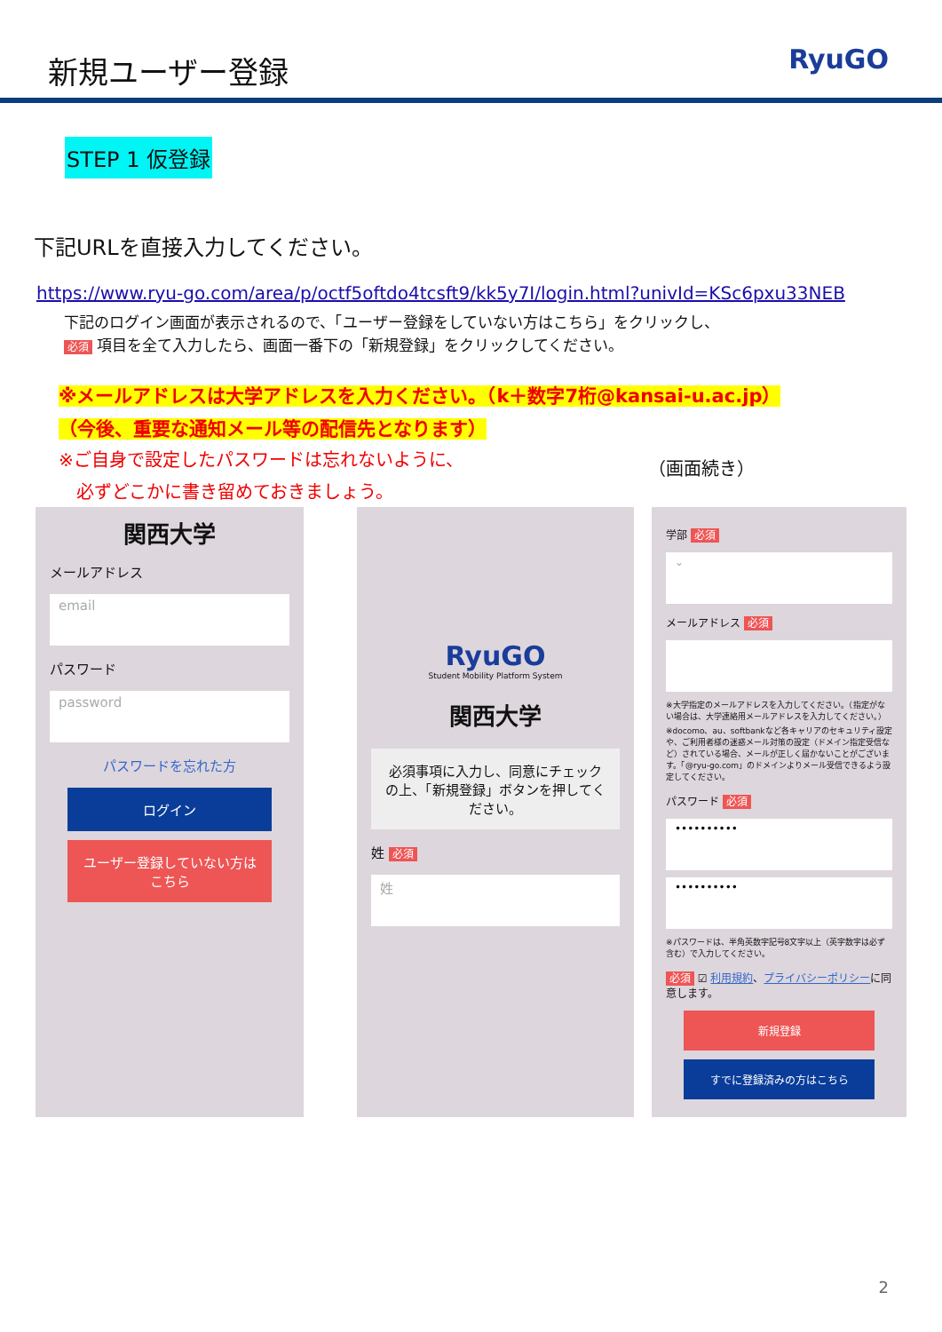新規ユーザー登録
RyuGO
STEP 1 仮登録
下記URLを直接入力してください。
https://www.ryu-go.com/area/p/octf5oftdo4tcsft9/kk5y7I/login.html?univId=KSc6pxu33NEB
下記のログイン画面が表示されるので、「ユーザー登録をしていない方はこちら」をクリックし、
必須 項目を全て入力したら、画面一番下の「新規登録」をクリックしてください。
※メールアドレスは大学アドレスを入力ください。（k＋数字7桁@kansai-u.ac.jp）
（今後、重要な通知メール等の配信先となります）
※ご自身で設定したパスワードは忘れないように、
　必ずどこかに書き留めておきましょう。
（画面続き）
関西大学
メールアドレス
email
パスワード
password
パスワードを忘れた方
ログイン
ユーザー登録していない方はこちら
RyuGO
Student Mobility Platform System
関西大学
必須事項に入力し、同意にチェックの上、「新規登録」ボタンを押してください。
姓 必須
姓
学部 必須
⌄
メールアドレス 必須
※大学指定のメールアドレスを入力してください。（指定がない場合は、大学連絡用メールアドレスを入力してください。）
※docomo、au、softbankなど各キャリアのセキュリティ設定や、ご利用者様の迷惑メール対策の設定（ドメイン指定受信など）されている場合、メールが正しく届かないことがございます。「@ryu-go.com」のドメインよりメール受信できるよう設定してください。
パスワード 必須
••••••••••
••••••••••
※パスワードは、半角英数字記号8文字以上（英字数字は必ず含む）で入力してください。
必須 ☑ 利用規約、プライバシーポリシーに同意します。
新規登録
すでに登録済みの方はこちら
2